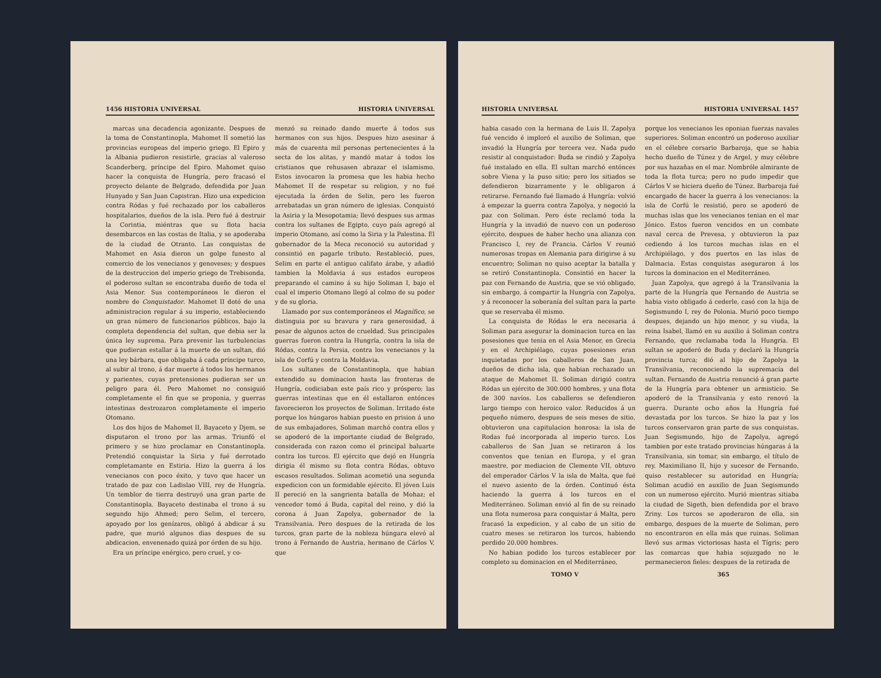1456 HISTORIA UNIVERSAL HISTORIA UNIVERSAL
marcas una decadencia agonizante. Despues de la toma de Constantinopla, Mahomet II sometió las provincias europeas del imperio griego. El Epiro y la Albania pudieron resistirle, gracias al valeroso Scanderberg, príncipe del Epiro. Mahomet quiso hacer la conquista de Hungría, pero fracasó el proyecto delante de Belgrado, defendida por Juan Hunyado y San Juan Capistran. Hizo una expedicion contra Ródas y fué rechazado por los caballeros hospitalarios, dueños de la isla. Pero fué á destruir la Corintia, miéntras que su flota hacia desembarcos en las costas de Italia, y se apoderaba de la ciudad de Otranto. Las conquistas de Mahomet en Asia dieron un golpe funesto al comercio de los venecianos y genoveses; y despues de la destruccion del imperio griego de Trebisonda, el poderoso sultan se encontraba dueño de toda el Asia Menor. Sus contemporáneos le dieron el nombre de Conquistador. Mahomet II dotó de una administracion regular á su imperio, estableciendo un gran número de funcionarios públicos, bajo la completa dependencia del sultan, que debia ser la única ley suprema. Para prevenir las turbulencias que pudieran estallar á la muerte de un sultan, dió una ley bárbara, que obligaba á cada príncipe turco, al subir al trono, á dar muerte á todos los hermanos y parientes, cuyas pretensiones pudieran ser un peligro para él. Pero Mahomet no consiguió completamente el fin que se proponia, y guerras intestinas destrozaron completamente el imperio Otomano.
Los dos hijos de Mahomet II, Bayaceto y Djem, se disputaron el trono por las armas. Triunfó el primero y se hizo proclamar en Constantinopla. Pretendió conquistar la Siria y fué derrotado completamante en Estiria. Hizo la guerra á los venecianos con poco éxito, y tuvo que hacer un tratado de paz con Ladislao VIII, rey de Hungría. Un temblor de tierra destruyó una gran parte de Constantinopla. Bayaceto destinaba el trono á su segundo hijo Ahmed; pero Selim, el tercero, apoyado por los genízaros, obligó á abdicar á su padre, que murió algunos dias despues de su abdicacion, envenenado quizá por órden de su hijo.
Era un príncipe enérgico, pero cruel, y co-
menzó su reinado dando muerte á todos sus hermanos con sus hijos. Despues hizo asesinar á más de cuarenta mil personas pertenecientes á la secta de los alitas, y mandó matar á todos los cristianos que rehusasen abrazar el islamismo. Estos invocaron la promesa que les habia hecho Mahomet II de respetar su religion, y no fué ejecutada la órden de Selin, pero les fueron arrebatadas un gran número de iglesias. Conquistó la Asiria y la Mesopotamia; llevó despues sus armas contra los sultanes de Egipto, cuyo país agregó al imperio Otomano, así como la Siria y la Palestina. El gobernador de la Meca reconoció su autoridad y consintió en pagarle tributo. Restableció, pues, Selim en parte el antiguo califato árabe, y añadió tambien la Moldavia á sus estados europeos preparando el camino á su hijo Soliman I, bajo el cual el imperio Otomano llegó al colmo de su poder y de su gloria.
Llamado por sus contemporáneos el Magnífico, se distinguia por su bravura y rara generosidad, á pesar de algunos actos de crueldad. Sus principales guerras fueron contra la Hungría, contra la isla de Ródas, contra la Persia, contra los venecianos y la isla de Corfú y contra la Moldavia.
Los sultanes de Constantinopla, que habian extendido su dominacion hasta las fronteras de Hungría, codiciaban este país rico y próspero; las guerras intestinas que en él estallaron entónces favorecieron los proyectos de Soliman. Irritado éste porque los húngaros habian puesto en prision á uno de sus embajadores, Soliman marchó contra ellos y se apoderó de la importante ciudad de Belgrado, considerada con razon como el principal baluarte contra los turcos. El ejército que dejó en Hungría dirigia él mismo su flota contra Ródas, obtuvo escasos resultados. Soliman acometió una segunda expedicion con un formidable ejército. El jóven Luis II pereció en la sangrienta batalla de Mohaz; el vencedor tomó á Buda, capital del reino, y dió la corona á Juan Zapolya, gobernador de la Transilvania. Pero despues de la retirada de los turcos, gran parte de la nobleza húngara elevó al trono á Fernando de Austria, hermano de Cárlos V, que
HISTORIA UNIVERSAL HISTORIA UNIVERSAL 1457
habia casado con la hermana de Luis II. Zapolya fué vencido é imploró el auxilio de Soliman, que invadió la Hungría por tercera vez. Nada pudo resistir al conquistador: Buda se rindió y Zapolya fué instalado en ella. El sultan marchó entónces sobre Viena y la puso sitio; pero los sitiados se defendieron bizarramente y le obligaron á retirarse. Fernando fué llamado á Hungría: volvió á empezar la guerra contra Zapolya, y negoció la paz con Soliman. Pero éste reclamó toda la Hungría y la invadió de nuevo con un poderoso ejército, despues de haber hecho una alianza con Francisco I, rey de Francia. Cárlos V reunió numerosas tropas en Alemania para dirigirse á su encuentro; Soliman no quiso aceptar la batalla y se retiró Constantinopla. Consintió en hacer la paz con Fernando de Austria, que se vió obligado, sin embargo, á compartir la Hungría con Zapolya, y á reconocer la soberanía del sultan para la parte que se reservaba él mismo.
La conquista de Ródas le era necesaria á Soliman para asegurar la dominacion turca en las posesiones que tenia en el Asia Menor, en Grecia y en el Archipiélago, cuyas posesiones eran inquietadas por los caballeros de San Juan, dueños de dicha isla, que habian rechazado un ataque de Mahomet II. Soliman dirigió contra Ródas un ejército de 300.000 hombres, y una flota de 300 navíos. Los caballeros se defendieron largo tiempo con heroico valor. Reducidos á un pequeño número, despues de seis meses de sitio, obtuvieron una capitulacion honrosa: la isla de Rodas fué incorporada al imperio turco. Los caballeros de San Juan se retiraron á los conventos que tenian en Europa, y el gran maestre, por mediacion de Clemente VII, obtuvo del emperador Cárlos V la isla de Malta, que fué el nuevo asiento de la órden. Continuó ésta haciendo la guerra á los turcos en el Mediterráneo. Soliman envió al fin de su reinado una flota numerosa para conquistar á Malta, pero fracasó la expedicion, y al cabo de un sitio de cuatro meses se retiraron los turcos, habiendo perdido 20.000 hombres.
No habian podido los turcos establecer por completo su dominacion en el Mediterráneo,
porque los venecianos les oponian fuerzas navales superiores. Soliman encontró un poderoso auxiliar en el célebre corsario Barbaroja, que se habia hecho dueño de Túnez y de Argel, y muy célebre por sus hazañas en el mar. Nombróle almirante de toda la flota turca; pero no pudo impedir que Cárlos V se hiciera dueño de Túnez. Barbaroja fué encargado de hacer la guerra á los venecianos: la isla de Corfú le resistió, pero se apoderó de muchas islas que los venecianos tenian en el mar Jónico. Estos fueron vencidos en un combate naval cerca de Prevesa, y obtuvieron la paz cediendo á los turcos muchas islas en el Archipiélago, y dos puertos en las islas de Dalmacia. Estas conquistas aseguraron á los turcos la dominacion en el Mediterráneo.
Juan Zapolya, que agregó á la Transilvania la parte de la Hungría que Fernando de Austria se habia visto obligado á cederle, casó con la hija de Segismundo I, rey de Polonia. Murió poco tiempo despues, dejando un hijo menor, y su viuda, la reina Isabel, llamó en su auxilio á Soliman contra Fernando, que reclamaba toda la Hungría. El sultan se apoderó de Buda y declaró la Hungría provincia turca; dió al hijo de Zapolya la Transilvania, reconociendo la supremacía del sultan. Fernando de Austria renunció á gran parte de la Hungría para obtener un armisticio. Se apoderó de la Transilvania y esto renovó la guerra. Durante ocho años la Hungría fué devastada por los turcos. Se hizo la paz y los turcos conservaron gran parte de sus conquistas. Juan Segismundo, hijo de Zapolya, agregó tambien por este tratado provincias húngaras á la Transilvania, sin tomar, sin embargo, el título de rey. Maximiliano II, hijo y sucesor de Fernando, quiso restablecer su autoridad en Hungría; Soliman acudió en auxilio de Juan Segismundo con un numeroso ejército. Murió mientras sitiaba la ciudad de Sigeth, bien defendida por el bravo Zriny. Los turcos se apoderaron de ella, sin embargo, despues de la muerte de Soliman, pero no encontraron en ella más que ruinas. Soliman llevó sus armas victoriosas hasta el Tígris; pero las comarcas que habia sojuzgado no le permanecieron fieles: despues de la retirada de
TOMO V 365